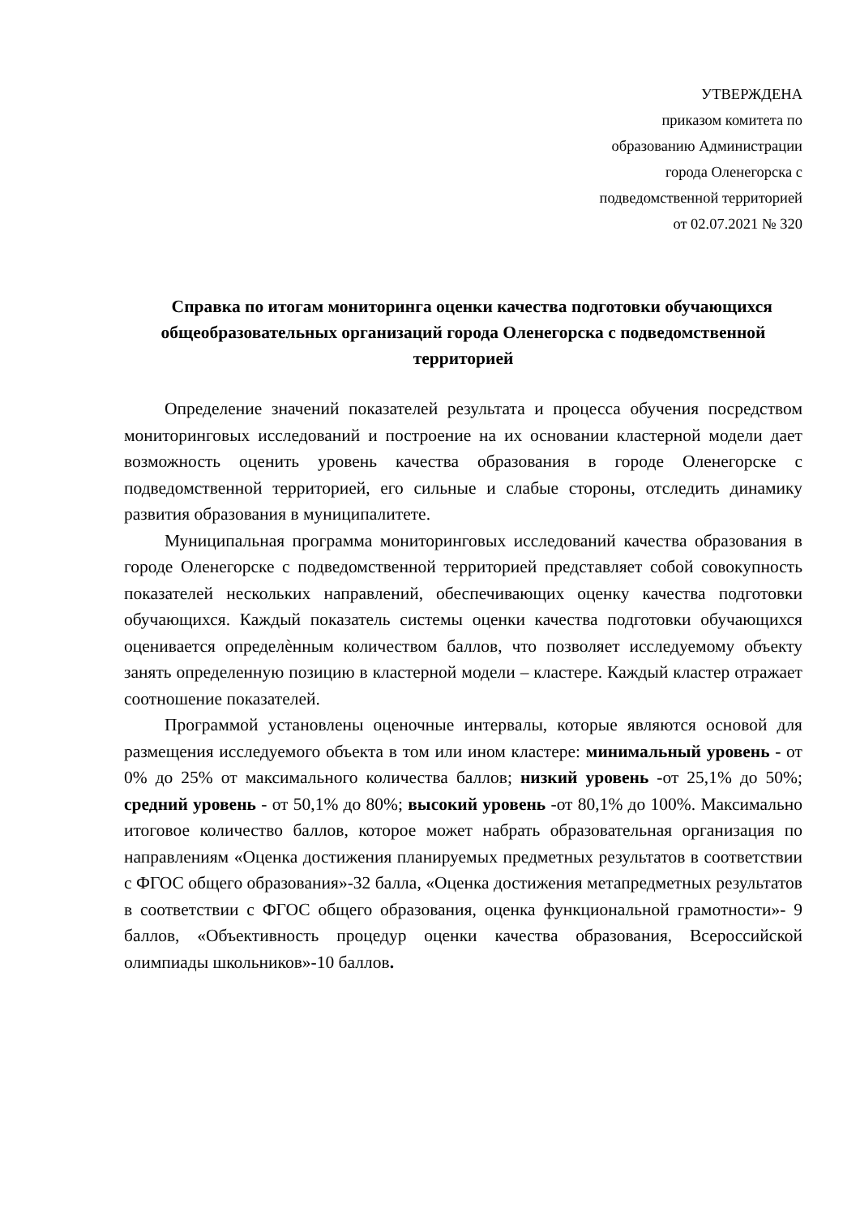УТВЕРЖДЕНА
приказом комитета по
образованию Администрации
города Оленегорска с
подведомственной территорией
от 02.07.2021 № 320
Справка по итогам мониторинга оценки качества подготовки обучающихся общеобразовательных организаций города Оленегорска с подведомственной территорией
Определение значений показателей результата и процесса обучения посредством мониторинговых исследований и построение на их основании кластерной модели дает возможность оценить уровень качества образования в городе Оленегорске с подведомственной территорией, его сильные и слабые стороны, отследить динамику развития образования в муниципалитете.
Муниципальная программа мониторинговых исследований качества образования в городе Оленегорске с подведомственной территорией представляет собой совокупность показателей нескольких направлений, обеспечивающих оценку качества подготовки обучающихся. Каждый показатель системы оценки качества подготовки обучающихся оценивается определѐнным количеством баллов, что позволяет исследуемому объекту занять определенную позицию в кластерной модели – кластере. Каждый кластер отражает соотношение показателей.
Программой установлены оценочные интервалы, которые являются основой для размещения исследуемого объекта в том или ином кластере: минимальный уровень - от 0% до 25% от максимального количества баллов; низкий уровень -от 25,1% до 50%; средний уровень - от 50,1% до 80%; высокий уровень -от 80,1% до 100%. Максимально итоговое количество баллов, которое может набрать образовательная организация по направлениям «Оценка достижения планируемых предметных результатов в соответствии с ФГОС общего образования»-32 балла, «Оценка достижения метапредметных результатов в соответствии с ФГОС общего образования, оценка функциональной грамотности»- 9 баллов, «Объективность процедур оценки качества образования, Всероссийской олимпиады школьников»-10 баллов.